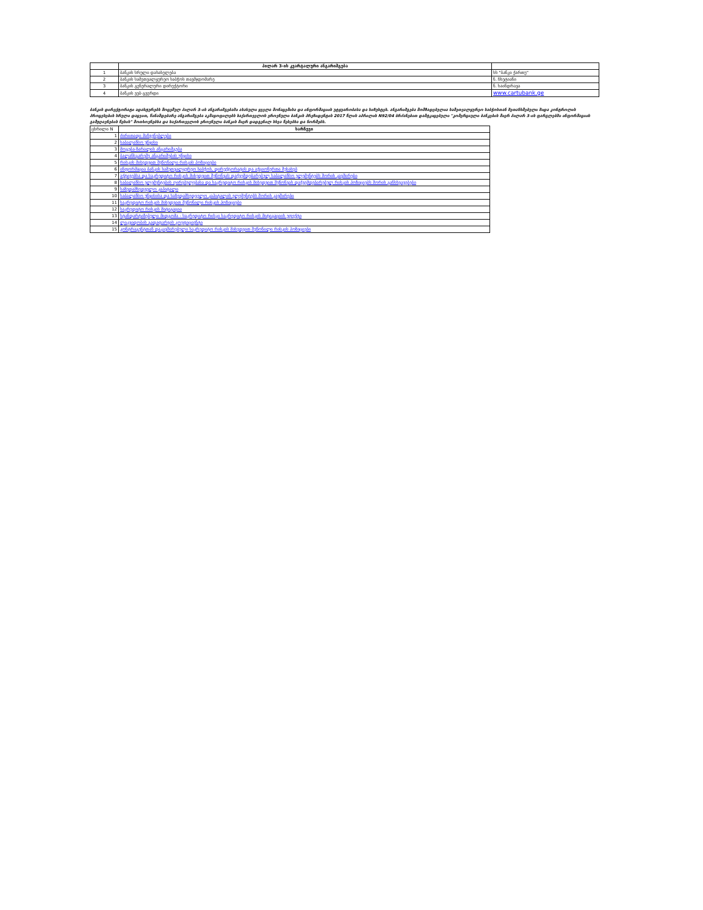| | პილარ 3-ის კვარტალური ანგარიშგება | |
| 1 | ბანკის სრული დასახელება | სს "ბანკი ქართუ" |
| 2 | ბანკის სამეთვალყურეო საბჭოს თავმჯდომარე | ნ. ჩხეტიანი |
| 3 | ბანკის გენერალური დირექტორი | ნ. ხაინდრავა |
| 4 | ბანკის ვებ-გვერდი | www.cartubank.ge |
ბანკის დირექტორატი ადასტურებს მოცემულ პილარ 3-ის ანგარიშგებაში ასახული ყველა მონაცემისა და ინფორმაციის უტყუარობასა და სიზუსტეს. ანგარიშგება მომზადებულია სამეთვალყურეო საბჭოსთან შეთანხმებული შიდა კონტროლის პროცესების სრული დაცვით, წინამდებარე ანგარიშგება აკმაყოფილებს საქართველოს ეროვნული ბანკის პრეზიდენტის 2017 წლის აპრილის N92/04 ბრძანებით დამტკიცებული "კომერციული ბანკების მიერ პილარ 3-ის ფარგლებში ინფორმაციის გამჟღავნების წესის" მოთხოვნებსა და საქართველოს ეროვნული ბანკის მიერ დადგენილ სხვა წესებსა და ნორმებს.
| ცხრილი N | სარჩევი |
| 1 | ძირითადი მაჩვენებლები |
| 2 | საბალანსო უწყისი |
| 3 | მოგება-ზარალის ანგარიშგება |
| 4 | ბალანსგარეშე ანგარიშების უწყისი |
| 5 | რისკის მიხედვით შეწონილი რისკის პოზიციები |
| 6 | ინფორმაცია ბანკის სამეთვალყურეო საბჭოს, დირექტორატის და აქციონერთა შესახებ |
| 7 | აქტივებსა და საკრედიტო რისკის მიხედვით შეწონვას დაქვემდებარებულ საბალანსო ელემენტებს შორის კავშირები |
| 8 | საბალანსო ელემენტების ღირებულებასა და საკრედიტო რისკის მიხედვით შეწონვას დაქვემდებარებულ რისკის პოზიციებს შორის განსხვავებები |
| 9 | საზედამხედველო კაპიტალი |
| 10 | საბალანსო უწყისისა და საზედამხედველო კაპიტალის ელემენტებს შორის კავშირები |
| 11 | საკრედიტო რისკის მიხედვით შეწონილი რისკის პოზიციები |
| 12 | საკრედიტო რისკის მიტიგაცია |
| 13 | სტანდარტიზებული მიდგომა - საკრედიტო რისკი საკრედიტო რისკის მიტიგაციის ეფექტი |
| 14 | ლიკვიდობის გადაფარვის კოეფიციენტი |
| 15 | კონტრაგენტთან დაკავშირებული საკრედიტო რისკის მიხედვით შეწონილი რისკის პოზიციები |